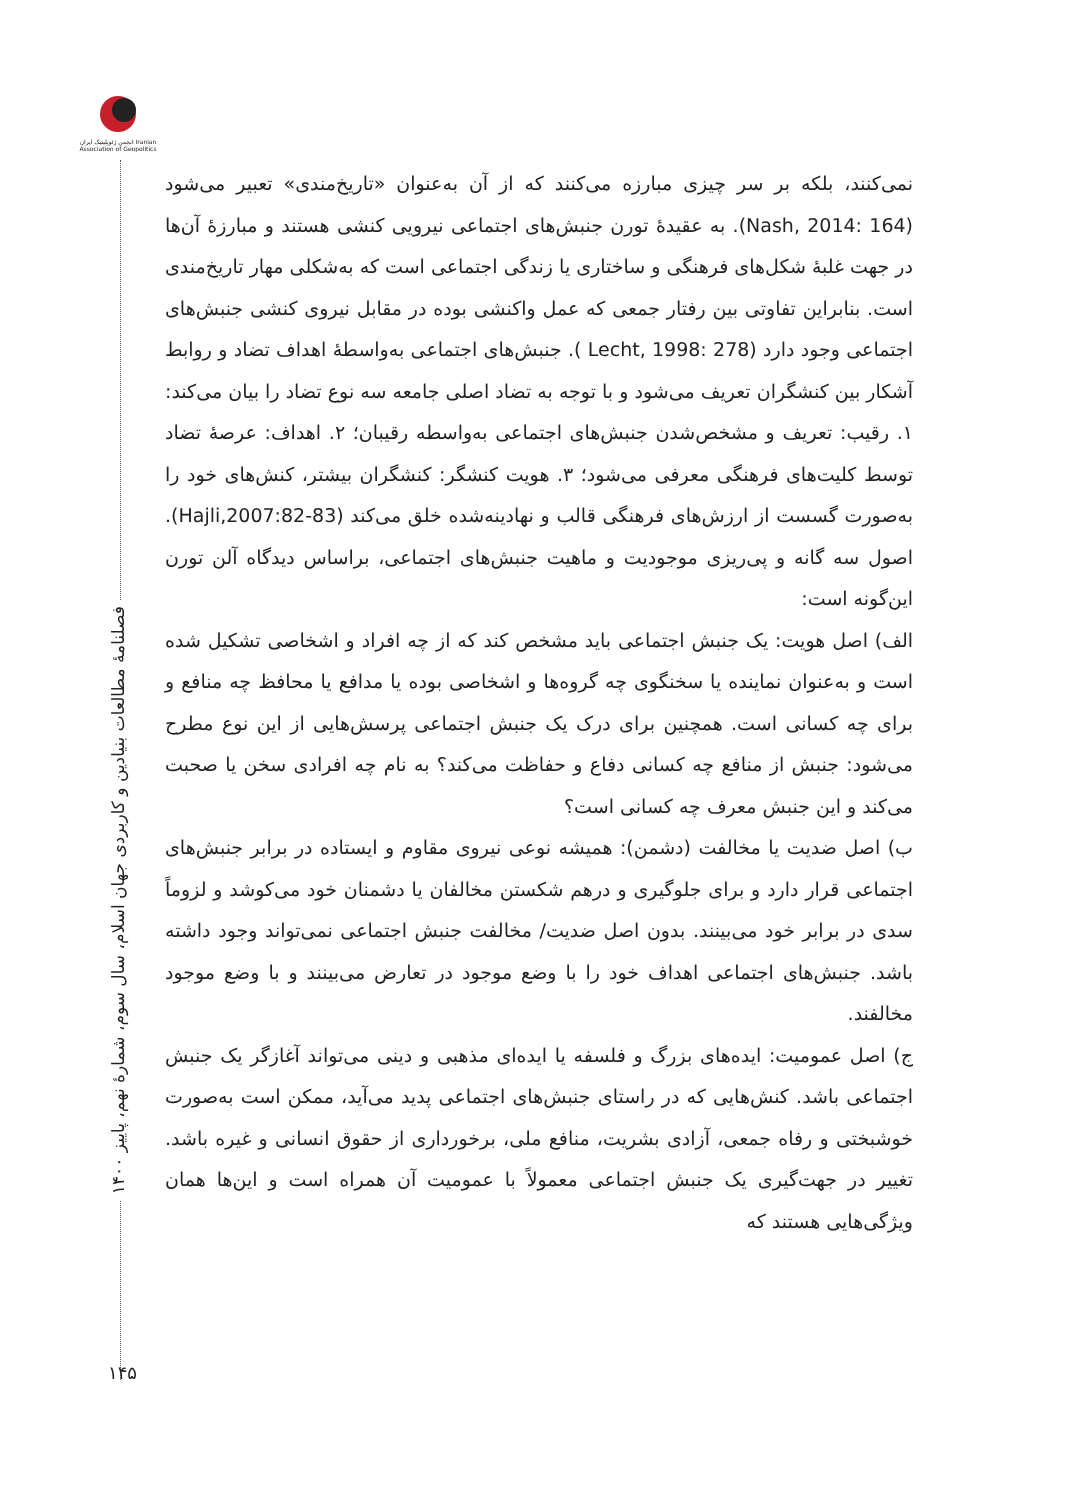انجمن ژئوپلیتیک ایران Iranian Association of Geopolitics
فصلنامهٔ مطالعات بنیادین و کاربردی جهان اسلام، سال سوم، شمارهٔ نهم، پاییز ۱۴۰۰
نمی‌کنند، بلکه بر سر چیزی مبارزه می‌کنند که از آن به‌عنوان «تاریخ‌مندی» تعبیر می‌شود (Nash, 2014: 164). به عقیدهٔ تورن جنبش‌های اجتماعی نیرویی کنشی هستند و مبارزهٔ آن‌ها در جهت غلبهٔ شکل‌های فرهنگی و ساختاری یا زندگی اجتماعی است که به‌شکلی مهار تاریخ‌مندی است. بنابراین تفاوتی بین رفتار جمعی که عمل واکنشی بوده در مقابل نیروی کنشی جنبش‌های اجتماعی وجود دارد (Lecht, 1998: 278 ). جنبش‌های اجتماعی به‌واسطهٔ اهداف تضاد و روابط آشکار بین کنشگران تعریف می‌شود و با توجه به تضاد اصلی جامعه سه نوع تضاد را بیان می‌کند: ۱. رقیب: تعریف و مشخص‌شدن جنبش‌های اجتماعی به‌واسطه رقیبان؛ ۲. اهداف: عرصهٔ تضاد توسط کلیت‌های فرهنگی معرفی می‌شود؛ ۳. هویت کنشگر: کنشگران بیشتر، کنش‌های خود را به‌صورت گسست از ارزش‌های فرهنگی قالب و نهادینه‌شده خلق می‌کند (Hajli,2007:82-83). اصول سه گانه و پی‌ریزی موجودیت و ماهیت جنبش‌های اجتماعی، براساس دیدگاه آلن تورن این‌گونه است:
الف) اصل هویت: یک جنبش اجتماعی باید مشخص کند که از چه افراد و اشخاصی تشکیل شده است و به‌عنوان نماینده یا سخنگوی چه گروه‌ها و اشخاصی بوده یا مدافع یا محافظ چه منافع و برای چه کسانی است. همچنین برای درک یک جنبش اجتماعی پرسش‌هایی از این نوع مطرح می‌شود: جنبش از منافع چه کسانی دفاع و حفاظت می‌کند؟ به نام چه افرادی سخن یا صحبت می‌کند و این جنبش معرف چه کسانی است؟
ب) اصل ضدیت یا مخالفت (دشمن): همیشه نوعی نیروی مقاوم و ایستاده در برابر جنبش‌های اجتماعی قرار دارد و برای جلوگیری و درهم شکستن مخالفان یا دشمنان خود می‌کوشد و لزوماً سدی در برابر خود می‌بینند. بدون اصل ضدیت/ مخالفت جنبش اجتماعی نمی‌تواند وجود داشته باشد. جنبش‌های اجتماعی اهداف خود را با وضع موجود در تعارض می‌بینند و با وضع موجود مخالفند.
ج) اصل عمومیت: ایده‌های بزرگ و فلسفه یا ایده‌ای مذهبی و دینی می‌تواند آغازگر یک جنبش اجتماعی باشد. کنش‌هایی که در راستای جنبش‌های اجتماعی پدید می‌آید، ممکن است به‌صورت خوشبختی و رفاه جمعی، آزادی بشریت، منافع ملی، برخورداری از حقوق انسانی و غیره باشد. تغییر در جهت‌گیری یک جنبش اجتماعی معمولاً با عمومیت آن همراه است و این‌ها همان ویژگی‌هایی هستند که
۱۴۵